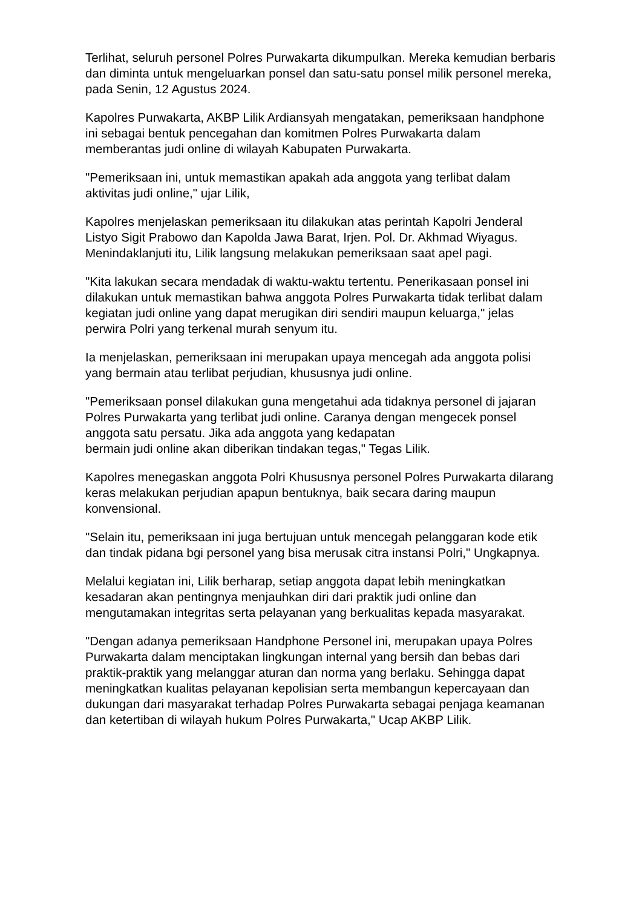Terlihat, seluruh personel Polres Purwakarta dikumpulkan. Mereka kemudian berbaris dan diminta untuk mengeluarkan ponsel dan satu-satu ponsel milik personel mereka, pada Senin, 12 Agustus 2024.
Kapolres Purwakarta, AKBP Lilik Ardiansyah mengatakan, pemeriksaan handphone ini sebagai bentuk pencegahan dan komitmen Polres Purwakarta dalam memberantas judi online di wilayah Kabupaten Purwakarta.
"Pemeriksaan ini, untuk memastikan apakah ada anggota yang terlibat dalam aktivitas judi online," ujar Lilik,
Kapolres menjelaskan pemeriksaan itu dilakukan atas perintah Kapolri Jenderal Listyo Sigit Prabowo dan Kapolda Jawa Barat, Irjen. Pol. Dr. Akhmad Wiyagus. Menindaklanjuti itu, Lilik langsung melakukan pemeriksaan saat apel pagi.
"Kita lakukan secara mendadak di waktu-waktu tertentu. Penerikasaan ponsel ini dilakukan untuk memastikan bahwa anggota Polres Purwakarta tidak terlibat dalam kegiatan judi online yang dapat merugikan diri sendiri maupun keluarga," jelas perwira Polri yang terkenal murah senyum itu.
Ia menjelaskan, pemeriksaan ini merupakan upaya mencegah ada anggota polisi yang bermain atau terlibat perjudian, khususnya judi online.
"Pemeriksaan ponsel dilakukan guna mengetahui ada tidaknya personel di jajaran Polres Purwakarta yang terlibat judi online. Caranya dengan mengecek ponsel anggota satu persatu. Jika ada anggota yang kedapatan
bermain judi online akan diberikan tindakan tegas," Tegas Lilik.
Kapolres menegaskan anggota Polri Khususnya personel Polres Purwakarta dilarang keras melakukan perjudian apapun bentuknya, baik secara daring maupun konvensional.
"Selain itu, pemeriksaan ini juga bertujuan untuk mencegah pelanggaran kode etik dan tindak pidana bgi personel yang bisa merusak citra instansi Polri," Ungkapnya.
Melalui kegiatan ini, Lilik berharap, setiap anggota dapat lebih meningkatkan kesadaran akan pentingnya menjauhkan diri dari praktik judi online dan mengutamakan integritas serta pelayanan yang berkualitas kepada masyarakat.
"Dengan adanya pemeriksaan Handphone Personel ini, merupakan upaya Polres Purwakarta dalam menciptakan lingkungan internal yang bersih dan bebas dari praktik-praktik yang melanggar aturan dan norma yang berlaku. Sehingga dapat meningkatkan kualitas pelayanan kepolisian serta membangun kepercayaan dan dukungan dari masyarakat terhadap Polres Purwakarta sebagai penjaga keamanan dan ketertiban di wilayah hukum Polres Purwakarta," Ucap AKBP Lilik.